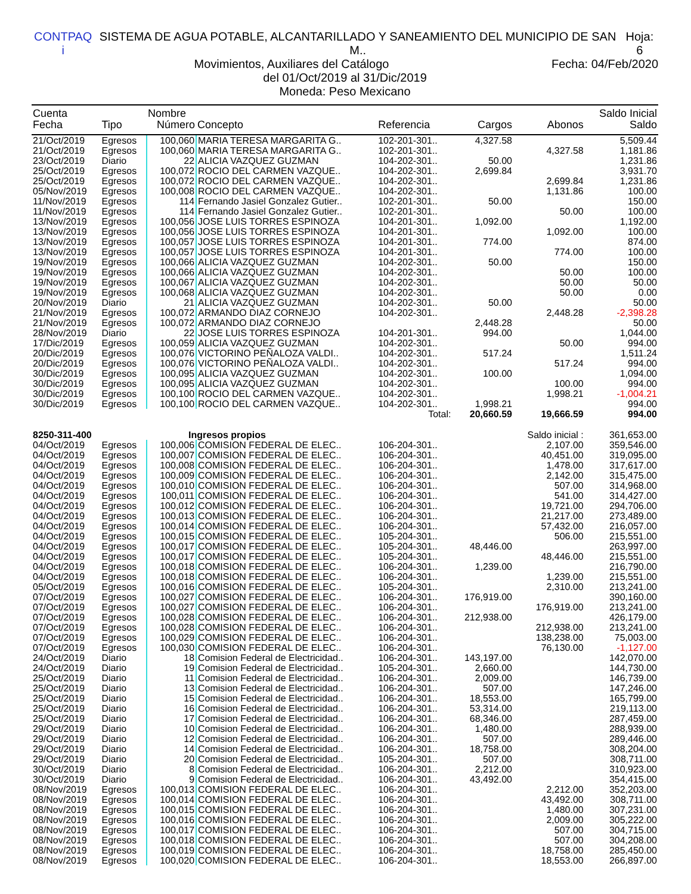CONTPAQ i SISTEMA DE AGUA POTABLE, ALCANTARILLADO Y SANEAMIENTO DEL MUNICIPIO DE SAN M.. Hoja: 6
Movimientos, Auxiliares del Catálogo Fecha: 04/Feb/2020
del 01/Oct/2019 al 31/Dic/2019
Moneda: Peso Mexicano
| Cuenta | | Nombre | | | | | Saldo Inicial |
| --- | --- | --- | --- | --- | --- | --- | --- |
| Fecha | Tipo | Número | Concepto | Referencia | Cargos | Abonos | Saldo |
| 21/Oct/2019 | Egresos | 100,060 | MARIA TERESA MARGARITA G.. | 102-201-301.. | 4,327.58 | | 5,509.44 |
| 21/Oct/2019 | Egresos | 100,060 | MARIA TERESA MARGARITA G.. | 102-201-301.. | | 4,327.58 | 1,181.86 |
| 23/Oct/2019 | Diario | 22 | ALICIA VAZQUEZ GUZMAN | 104-202-301.. | 50.00 | | 1,231.86 |
| 25/Oct/2019 | Egresos | 100,072 | ROCIO DEL CARMEN VAZQUE.. | 104-202-301.. | 2,699.84 | | 3,931.70 |
| 25/Oct/2019 | Egresos | 100,072 | ROCIO DEL CARMEN VAZQUE.. | 104-202-301.. | | 2,699.84 | 1,231.86 |
| 05/Nov/2019 | Egresos | 100,008 | ROCIO DEL CARMEN VAZQUE.. | 104-202-301.. | | 1,131.86 | 100.00 |
| 11/Nov/2019 | Egresos | 114 | Fernando Jasiel Gonzalez Gutier.. | 102-201-301.. | 50.00 | | 150.00 |
| 11/Nov/2019 | Egresos | 114 | Fernando Jasiel Gonzalez Gutier.. | 102-201-301.. | | 50.00 | 100.00 |
| 13/Nov/2019 | Egresos | 100,056 | JOSE LUIS TORRES ESPINOZA | 104-201-301.. | 1,092.00 | | 1,192.00 |
| 13/Nov/2019 | Egresos | 100,056 | JOSE LUIS TORRES ESPINOZA | 104-201-301.. | | 1,092.00 | 100.00 |
| 13/Nov/2019 | Egresos | 100,057 | JOSE LUIS TORRES ESPINOZA | 104-201-301.. | 774.00 | | 874.00 |
| 13/Nov/2019 | Egresos | 100,057 | JOSE LUIS TORRES ESPINOZA | 104-201-301.. | | 774.00 | 100.00 |
| 19/Nov/2019 | Egresos | 100,066 | ALICIA VAZQUEZ GUZMAN | 104-202-301.. | 50.00 | | 150.00 |
| 19/Nov/2019 | Egresos | 100,066 | ALICIA VAZQUEZ GUZMAN | 104-202-301.. | | 50.00 | 100.00 |
| 19/Nov/2019 | Egresos | 100,067 | ALICIA VAZQUEZ GUZMAN | 104-202-301.. | | 50.00 | 50.00 |
| 19/Nov/2019 | Egresos | 100,068 | ALICIA VAZQUEZ GUZMAN | 104-202-301.. | | 50.00 | 0.00 |
| 20/Nov/2019 | Diario | 21 | ALICIA VAZQUEZ GUZMAN | 104-202-301.. | 50.00 | | 50.00 |
| 21/Nov/2019 | Egresos | 100,072 | ARMANDO DIAZ CORNEJO | 104-202-301.. | | 2,448.28 | -2,398.28 |
| 21/Nov/2019 | Egresos | 100,072 | ARMANDO DIAZ CORNEJO | | 2,448.28 | | 50.00 |
| 28/Nov/2019 | Diario | 22 | JOSE LUIS TORRES ESPINOZA | 104-201-301.. | 994.00 | | 1,044.00 |
| 17/Dic/2019 | Egresos | 100,059 | ALICIA VAZQUEZ GUZMAN | 104-202-301.. | | 50.00 | 994.00 |
| 20/Dic/2019 | Egresos | 100,076 | VICTORINO PEÑALOZA VALDI.. | 104-202-301.. | 517.24 | | 1,511.24 |
| 20/Dic/2019 | Egresos | 100,076 | VICTORINO PEÑALOZA VALDI.. | 104-202-301.. | | 517.24 | 994.00 |
| 30/Dic/2019 | Egresos | 100,095 | ALICIA VAZQUEZ GUZMAN | 104-202-301.. | 100.00 | | 1,094.00 |
| 30/Dic/2019 | Egresos | 100,095 | ALICIA VAZQUEZ GUZMAN | 104-202-301.. | | 100.00 | 994.00 |
| 30/Dic/2019 | Egresos | 100,100 | ROCIO DEL CARMEN VAZQUE.. | 104-202-301.. | | 1,998.21 | -1,004.21 |
| 30/Dic/2019 | Egresos | 100,100 | ROCIO DEL CARMEN VAZQUE.. | 104-202-301.. | 1,998.21 | | 994.00 |
| | | | | Total: | 20,660.59 | 19,666.59 | 994.00 |
| 8250-311-400 | | Ingresos propios | | | | Saldo inicial : | 361,653.00 |
| 04/Oct/2019 | Egresos | 100,006 | COMISION FEDERAL DE ELEC.. | 106-204-301.. | | 2,107.00 | 359,546.00 |
| 04/Oct/2019 | Egresos | 100,007 | COMISION FEDERAL DE ELEC.. | 106-204-301.. | | 40,451.00 | 319,095.00 |
| 04/Oct/2019 | Egresos | 100,008 | COMISION FEDERAL DE ELEC.. | 106-204-301.. | | 1,478.00 | 317,617.00 |
| 04/Oct/2019 | Egresos | 100,009 | COMISION FEDERAL DE ELEC.. | 106-204-301.. | | 2,142.00 | 315,475.00 |
| 04/Oct/2019 | Egresos | 100,010 | COMISION FEDERAL DE ELEC.. | 106-204-301.. | | 507.00 | 314,968.00 |
| 04/Oct/2019 | Egresos | 100,011 | COMISION FEDERAL DE ELEC.. | 106-204-301.. | | 541.00 | 314,427.00 |
| 04/Oct/2019 | Egresos | 100,012 | COMISION FEDERAL DE ELEC.. | 106-204-301.. | | 19,721.00 | 294,706.00 |
| 04/Oct/2019 | Egresos | 100,013 | COMISION FEDERAL DE ELEC.. | 106-204-301.. | | 21,217.00 | 273,489.00 |
| 04/Oct/2019 | Egresos | 100,014 | COMISION FEDERAL DE ELEC.. | 106-204-301.. | | 57,432.00 | 216,057.00 |
| 04/Oct/2019 | Egresos | 100,015 | COMISION FEDERAL DE ELEC.. | 105-204-301.. | | 506.00 | 215,551.00 |
| 04/Oct/2019 | Egresos | 100,017 | COMISION FEDERAL DE ELEC.. | 105-204-301.. | 48,446.00 | | 263,997.00 |
| 04/Oct/2019 | Egresos | 100,017 | COMISION FEDERAL DE ELEC.. | 105-204-301.. | | 48,446.00 | 215,551.00 |
| 04/Oct/2019 | Egresos | 100,018 | COMISION FEDERAL DE ELEC.. | 106-204-301.. | 1,239.00 | | 216,790.00 |
| 04/Oct/2019 | Egresos | 100,018 | COMISION FEDERAL DE ELEC.. | 106-204-301.. | | 1,239.00 | 215,551.00 |
| 05/Oct/2019 | Egresos | 100,016 | COMISION FEDERAL DE ELEC.. | 105-204-301.. | | 2,310.00 | 213,241.00 |
| 07/Oct/2019 | Egresos | 100,027 | COMISION FEDERAL DE ELEC.. | 106-204-301.. | 176,919.00 | | 390,160.00 |
| 07/Oct/2019 | Egresos | 100,027 | COMISION FEDERAL DE ELEC.. | 106-204-301.. | | 176,919.00 | 213,241.00 |
| 07/Oct/2019 | Egresos | 100,028 | COMISION FEDERAL DE ELEC.. | 106-204-301.. | 212,938.00 | | 426,179.00 |
| 07/Oct/2019 | Egresos | 100,028 | COMISION FEDERAL DE ELEC.. | 106-204-301.. | | 212,938.00 | 213,241.00 |
| 07/Oct/2019 | Egresos | 100,029 | COMISION FEDERAL DE ELEC.. | 106-204-301.. | | 138,238.00 | 75,003.00 |
| 07/Oct/2019 | Egresos | 100,030 | COMISION FEDERAL DE ELEC.. | 106-204-301.. | | 76,130.00 | -1,127.00 |
| 24/Oct/2019 | Diario | 18 | Comision Federal de Electricidad.. | 106-204-301.. | 143,197.00 | | 142,070.00 |
| 24/Oct/2019 | Diario | 19 | Comision Federal de Electricidad.. | 105-204-301.. | 2,660.00 | | 144,730.00 |
| 25/Oct/2019 | Diario | 11 | Comision Federal de Electricidad.. | 106-204-301.. | 2,009.00 | | 146,739.00 |
| 25/Oct/2019 | Diario | 13 | Comision Federal de Electricidad.. | 106-204-301.. | 507.00 | | 147,246.00 |
| 25/Oct/2019 | Diario | 15 | Comision Federal de Electricidad.. | 106-204-301.. | 18,553.00 | | 165,799.00 |
| 25/Oct/2019 | Diario | 16 | Comision Federal de Electricidad.. | 106-204-301.. | 53,314.00 | | 219,113.00 |
| 25/Oct/2019 | Diario | 17 | Comision Federal de Electricidad.. | 106-204-301.. | 68,346.00 | | 287,459.00 |
| 29/Oct/2019 | Diario | 10 | Comision Federal de Electricidad.. | 106-204-301.. | 1,480.00 | | 288,939.00 |
| 29/Oct/2019 | Diario | 12 | Comision Federal de Electricidad.. | 106-204-301.. | 507.00 | | 289,446.00 |
| 29/Oct/2019 | Diario | 14 | Comision Federal de Electricidad.. | 106-204-301.. | 18,758.00 | | 308,204.00 |
| 29/Oct/2019 | Diario | 20 | Comision Federal de Electricidad.. | 105-204-301.. | 507.00 | | 308,711.00 |
| 30/Oct/2019 | Diario | 8 | Comision Federal de Electricidad.. | 106-204-301.. | 2,212.00 | | 310,923.00 |
| 30/Oct/2019 | Diario | 9 | Comision Federal de Electricidad.. | 106-204-301.. | 43,492.00 | | 354,415.00 |
| 08/Nov/2019 | Egresos | 100,013 | COMISION FEDERAL DE ELEC.. | 106-204-301.. | | 2,212.00 | 352,203.00 |
| 08/Nov/2019 | Egresos | 100,014 | COMISION FEDERAL DE ELEC.. | 106-204-301.. | | 43,492.00 | 308,711.00 |
| 08/Nov/2019 | Egresos | 100,015 | COMISION FEDERAL DE ELEC.. | 106-204-301.. | | 1,480.00 | 307,231.00 |
| 08/Nov/2019 | Egresos | 100,016 | COMISION FEDERAL DE ELEC.. | 106-204-301.. | | 2,009.00 | 305,222.00 |
| 08/Nov/2019 | Egresos | 100,017 | COMISION FEDERAL DE ELEC.. | 106-204-301.. | | 507.00 | 304,715.00 |
| 08/Nov/2019 | Egresos | 100,018 | COMISION FEDERAL DE ELEC.. | 106-204-301.. | | 507.00 | 304,208.00 |
| 08/Nov/2019 | Egresos | 100,019 | COMISION FEDERAL DE ELEC.. | 106-204-301.. | | 18,758.00 | 285,450.00 |
| 08/Nov/2019 | Egresos | 100,020 | COMISION FEDERAL DE ELEC.. | 106-204-301.. | | 18,553.00 | 266,897.00 |